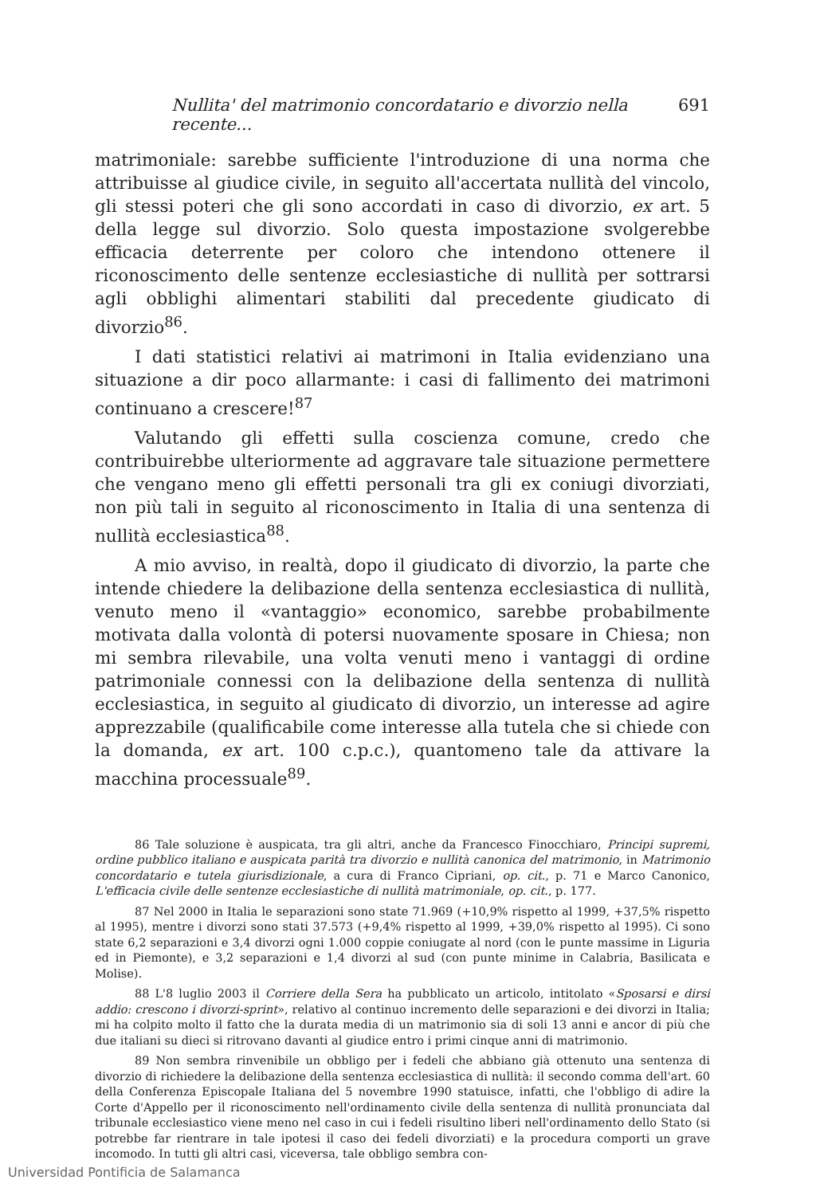Nullita' del matrimonio concordatario e divorzio nella recente... 691
matrimoniale: sarebbe sufficiente l'introduzione di una norma che attribuisse al giudice civile, in seguito all'accertata nullità del vincolo, gli stessi poteri che gli sono accordati in caso di divorzio, ex art. 5 della legge sul divorzio. Solo questa impostazione svolgerebbe efficacia deterrente per coloro che intendono ottenere il riconoscimento delle sentenze ecclesiastiche di nullità per sottrarsi agli obblighi alimentari stabiliti dal precedente giudicato di divorzio<sup>86</sup>.
I dati statistici relativi ai matrimoni in Italia evidenziano una situazione a dir poco allarmante: i casi di fallimento dei matrimoni continuano a crescere!<sup>87</sup>
Valutando gli effetti sulla coscienza comune, credo che contribuirebbe ulteriormente ad aggravare tale situazione permettere che vengano meno gli effetti personali tra gli ex coniugi divorziati, non più tali in seguito al riconoscimento in Italia di una sentenza di nullità ecclesiastica<sup>88</sup>.
A mio avviso, in realtà, dopo il giudicato di divorzio, la parte che intende chiedere la delibazione della sentenza ecclesiastica di nullità, venuto meno il «vantaggio» economico, sarebbe probabilmente motivata dalla volontà di potersi nuovamente sposare in Chiesa; non mi sembra rilevabile, una volta venuti meno i vantaggi di ordine patrimoniale connessi con la delibazione della sentenza di nullità ecclesiastica, in seguito al giudicato di divorzio, un interesse ad agire apprezzabile (qualificabile come interesse alla tutela che si chiede con la domanda, ex art. 100 c.p.c.), quantomeno tale da attivare la macchina processuale<sup>89</sup>.
86 Tale soluzione è auspicata, tra gli altri, anche da Francesco Finocchiaro, Principi supremi, ordine pubblico italiano e auspicata parità tra divorzio e nullità canonica del matrimonio, in Matrimonio concordatario e tutela giurisdizionale, a cura di Franco Cipriani, op. cit., p. 71 e Marco Canonico, L'efficacia civile delle sentenze ecclesiastiche di nullità matrimoniale, op. cit., p. 177.
87 Nel 2000 in Italia le separazioni sono state 71.969 (+10,9% rispetto al 1999, +37,5% rispetto al 1995), mentre i divorzi sono stati 37.573 (+9,4% rispetto al 1999, +39,0% rispetto al 1995). Ci sono state 6,2 separazioni e 3,4 divorzi ogni 1.000 coppie coniugate al nord (con le punte massime in Liguria ed in Piemonte), e 3,2 separazioni e 1,4 divorzi al sud (con punte minime in Calabria, Basilicata e Molise).
88 L'8 luglio 2003 il Corriere della Sera ha pubblicato un articolo, intitolato «Sposarsi e dirsi addio: crescono i divorzi-sprint», relativo al continuo incremento delle separazioni e dei divorzi in Italia; mi ha colpito molto il fatto che la durata media di un matrimonio sia di soli 13 anni e ancor di più che due italiani su dieci si ritrovano davanti al giudice entro i primi cinque anni di matrimonio.
89 Non sembra rinvenibile un obbligo per i fedeli che abbiano già ottenuto una sentenza di divorzio di richiedere la delibazione della sentenza ecclesiastica di nullità: il secondo comma dell'art. 60 della Conferenza Episcopale Italiana del 5 novembre 1990 statuisce, infatti, che l'obbligo di adire la Corte d'Appello per il riconoscimento nell'ordinamento civile della sentenza di nullità pronunciata dal tribunale ecclesiastico viene meno nel caso in cui i fedeli risultino liberi nell'ordinamento dello Stato (si potrebbe far rientrare in tale ipotesi il caso dei fedeli divorziati) e la procedura comporti un grave incomodo. In tutti gli altri casi, viceversa, tale obbligo sembra con-
Universidad Pontificia de Salamanca